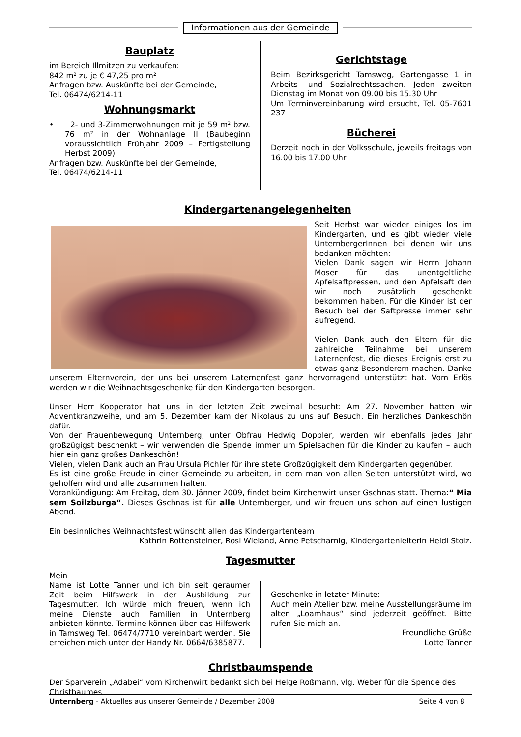Informationen aus der Gemeinde
Bauplatz
im Bereich Illmitzen zu verkaufen:
842 m² zu je € 47,25 pro m²
Anfragen bzw. Auskünfte bei der Gemeinde,
Tel. 06474/6214-11
Wohnungsmarkt
• 2- und 3-Zimmerwohnungen mit je 59 m² bzw. 76 m² in der Wohnanlage II (Baubeginn voraussichtlich Frühjahr 2009 – Fertigstellung Herbst 2009)
Anfragen bzw. Auskünfte bei der Gemeinde,
Tel. 06474/6214-11
Gerichtstage
Beim Bezirksgericht Tamsweg, Gartengasse 1 in Arbeits- und Sozialrechtssachen. Jeden zweiten Dienstag im Monat von 09.00 bis 15.30 Uhr
Um Terminvereinbarung wird ersucht, Tel. 05-7601 237
Bücherei
Derzeit noch in der Volksschule, jeweils freitags von 16.00 bis 17.00 Uhr
Kindergartenangelegenheiten
Seit Herbst war wieder einiges los im Kindergarten, und es gibt wieder viele UnternbergerInnen bei denen wir uns bedanken möchten:
Vielen Dank sagen wir Herrn Johann Moser für das unentgeltliche Apfelsaftpressen, und den Apfelsaft den wir noch zusätzlich geschenkt bekommen haben. Für die Kinder ist der Besuch bei der Saftpresse immer sehr aufregend.
Vielen Dank auch den Eltern für die zahlreiche Teilnahme bei unserem Laternenfest, die dieses Ereignis erst zu etwas ganz Besonderem machen. Danke unserem Elternverein, der uns bei unserem Laternenfest ganz hervorragend unterstützt hat. Vom Erlös werden wir die Weihnachtsgeschenke für den Kindergarten besorgen.
Unser Herr Kooperator hat uns in der letzten Zeit zweimal besucht: Am 27. November hatten wir Adventkranzweihe, und am 5. Dezember kam der Nikolaus zu uns auf Besuch. Ein herzliches Dankeschön dafür.
Von der Frauenbewegung Unternberg, unter Obfrau Hedwig Doppler, werden wir ebenfalls jedes Jahr großzügigst beschenkt – wir verwenden die Spende immer um Spielsachen für die Kinder zu kaufen – auch hier ein ganz großes Dankeschön!
Vielen, vielen Dank auch an Frau Ursula Pichler für ihre stete Großzügigkeit dem Kindergarten gegenüber.
Es ist eine große Freude in einer Gemeinde zu arbeiten, in dem man von allen Seiten unterstützt wird, wo geholfen wird und alle zusammen halten.
Vorankündigung: Am Freitag, dem 30. Jänner 2009, findet beim Kirchenwirt unser Gschnas statt. Thema:“ Mia sem Soilzburga“. Dieses Gschnas ist für alle Unternberger, und wir freuen uns schon auf einen lustigen Abend.
Ein besinnliches Weihnachtsfest wünscht allen das Kindergartenteam
Kathrin Rottensteiner, Rosi Wieland, Anne Petscharnig, Kindergartenleiterin Heidi Stolz.
Tagesmutter
Mein
Name ist Lotte Tanner und ich bin seit geraumer Zeit beim Hilfswerk in der Ausbildung zur Tagesmutter. Ich würde mich freuen, wenn ich meine Dienste auch Familien in Unternberg anbieten könnte. Termine können über das Hilfswerk in Tamsweg Tel. 06474/7710 vereinbart werden. Sie erreichen mich unter der Handy Nr. 0664/6385877.
Geschenke in letzter Minute:
Auch mein Atelier bzw. meine Ausstellungsräume im alten „Loamhaus“ sind jederzeit geöffnet. Bitte rufen Sie mich an.
Freundliche Grüße
Lotte Tanner
Christbaumspende
Der Sparverein „Adabei“ vom Kirchenwirt bedankt sich bei Helge Roßmann, vlg. Weber für die Spende des Christbaumes.
Unternberg - Aktuelles aus unserer Gemeinde / Dezember 2008 Seite 4 von 8